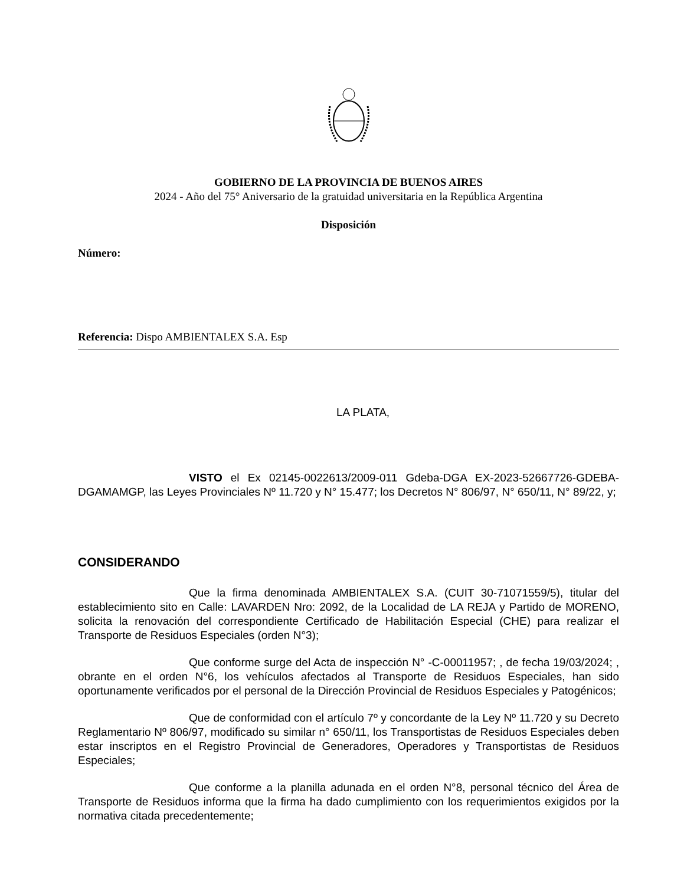GOBIERNO DE LA PROVINCIA DE BUENOS AIRES
2024 - Año del 75° Aniversario de la gratuidad universitaria en la República Argentina
Disposición
Número:
Referencia: Dispo AMBIENTALEX S.A. Esp
LA PLATA,
VISTO el Ex 02145-0022613/2009-011 Gdeba-DGA EX-2023-52667726-GDEBA-DGAMAMGP, las Leyes Provinciales Nº 11.720 y N° 15.477; los Decretos N° 806/97, N° 650/11, N° 89/22, y;
CONSIDERANDO
Que la firma denominada AMBIENTALEX S.A. (CUIT 30-71071559/5), titular del establecimiento sito en Calle: LAVARDEN Nro: 2092, de la Localidad de LA REJA y Partido de MORENO, solicita la renovación del correspondiente Certificado de Habilitación Especial (CHE) para realizar el Transporte de Residuos Especiales (orden N°3);
Que conforme surge del Acta de inspección N° -C-00011957; , de fecha 19/03/2024; , obrante en el orden N°6, los vehículos afectados al Transporte de Residuos Especiales, han sido oportunamente verificados por el personal de la Dirección Provincial de Residuos Especiales y Patogénicos;
Que de conformidad con el artículo 7º y concordante de la Ley Nº 11.720 y su Decreto Reglamentario Nº 806/97, modificado su similar n° 650/11, los Transportistas de Residuos Especiales deben estar inscriptos en el Registro Provincial de Generadores, Operadores y Transportistas de Residuos Especiales;
Que conforme a la planilla adunada en el orden N°8, personal técnico del Área de Transporte de Residuos informa que la firma ha dado cumplimiento con los requerimientos exigidos por la normativa citada precedentemente;